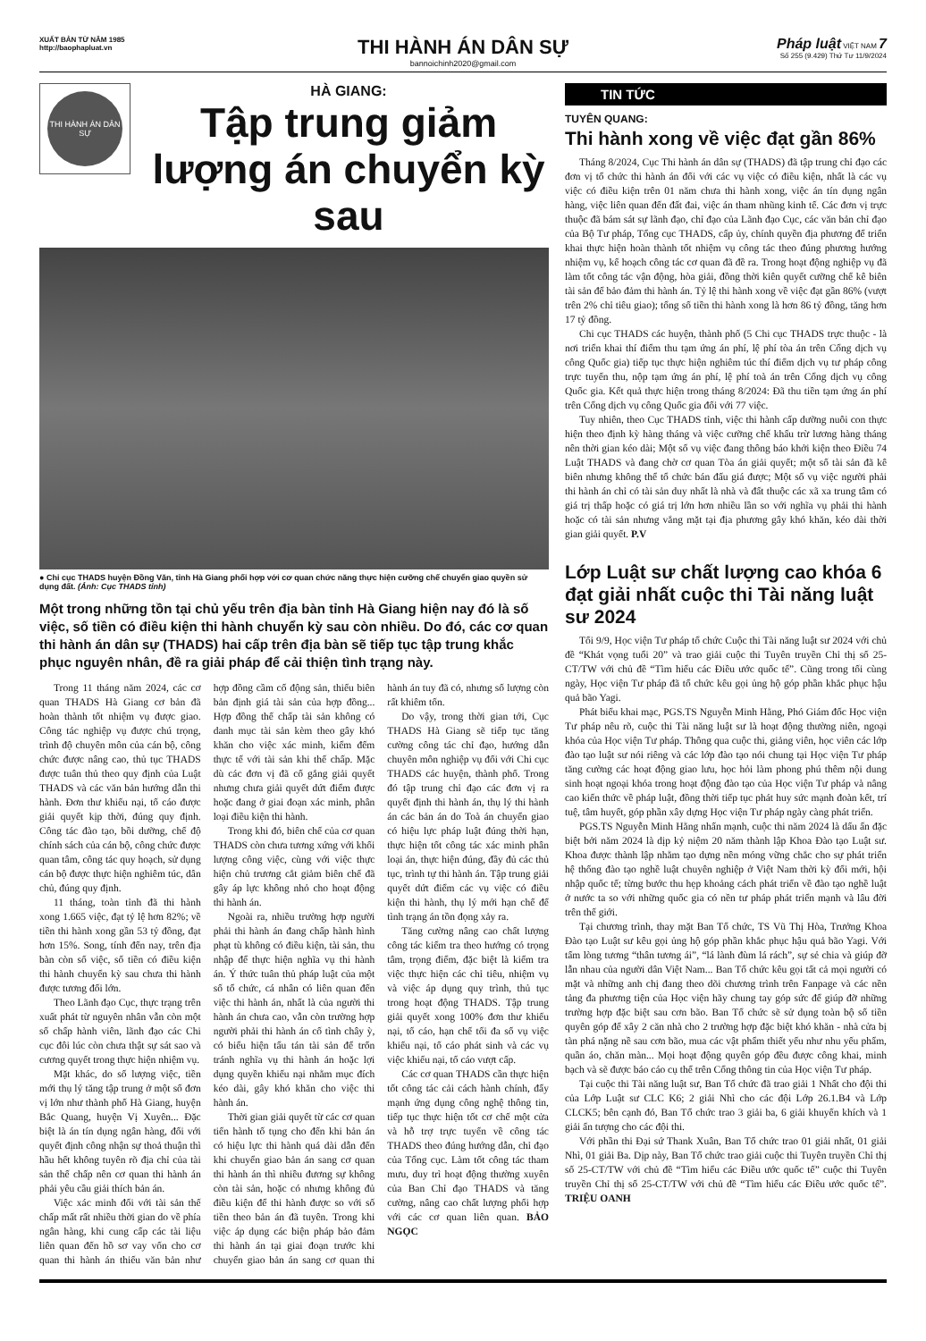XUẤT BẢN TỪ NĂM 1985
http://baophapluat.vn
THI HÀNH ÁN DÂN SỰ
bannoichinh2020@gmail.com
Pháp luật VIỆT NAM 7
Số 255 (9.429) Thứ Tư 11/9/2024
THI HÀNH ÁN DÂN SỰ
HÀ GIANG:
Tập trung giảm lượng án chuyển kỳ sau
● Chi cục THADS huyện Đồng Văn, tỉnh Hà Giang phối hợp với cơ quan chức năng thực hiện cưỡng chế chuyển giao quyền sử dụng đất. (Ảnh: Cục THADS tỉnh)
Một trong những tồn tại chủ yếu trên địa bàn tỉnh Hà Giang hiện nay đó là số việc, số tiền có điều kiện thi hành chuyển kỳ sau còn nhiều. Do đó, các cơ quan thi hành án dân sự (THADS) hai cấp trên địa bàn sẽ tiếp tục tập trung khắc phục nguyên nhân, đề ra giải pháp để cải thiện tình trạng này.
Trong 11 tháng năm 2024, các cơ quan THADS Hà Giang cơ bản đã hoàn thành tốt nhiệm vụ được giao. Công tác nghiệp vụ được chú trọng, trình độ chuyên môn của cán bộ, công chức được nâng cao, thủ tục THADS được tuân thủ theo quy định của Luật THADS và các văn bản hướng dẫn thi hành. Đơn thư khiếu nại, tố cáo được giải quyết kịp thời, đúng quy định. Công tác đào tạo, bồi dưỡng, chế độ chính sách của cán bộ, công chức được quan tâm, công tác quy hoạch, sử dụng cán bộ được thực hiện nghiêm túc, dân chủ, đúng quy định.
11 tháng, toàn tỉnh đã thi hành xong 1.665 việc, đạt tỷ lệ hơn 82%; về tiền thi hành xong gần 53 tỷ đồng, đạt hơn 15%. Song, tính đến nay, trên địa bàn còn số việc, số tiền có điều kiện thi hành chuyển kỳ sau chưa thi hành được tương đối lớn.
Theo Lãnh đạo Cục, thực trạng trên xuất phát từ nguyên nhân vẫn còn một số chấp hành viên, lãnh đạo các Chi cục đôi lúc còn chưa thật sự sát sao và cương quyết trong thực hiện nhiệm vụ.
Mặt khác, do số lượng việc, tiền mới thụ lý tăng tập trung ở một số đơn vị lớn như thành phố Hà Giang, huyện Bắc Quang, huyện Vị Xuyên... Đặc biệt là án tín dụng ngân hàng, đối với quyết định công nhận sự thoả thuận thì hầu hết không tuyên rõ địa chỉ của tài sản thế chấp nên cơ quan thi hành án phải yêu cầu giải thích bản án.
Việc xác minh đối với tài sản thế chấp mất rất nhiều thời gian do về phía ngân hàng, khi cung cấp các tài liệu liên quan đến hồ sơ vay vốn cho cơ quan thi hành án thiếu văn bản như hợp đồng cầm cố động sản, thiếu biên bản định giá tài sản của hợp đồng... Hợp đồng thế chấp tài sản không có danh mục tài sản kèm theo gây khó khăn cho việc xác minh, kiểm đếm thực tế với tài sản khi thế chấp. Mặc dù các đơn vị đã cố gắng giải quyết nhưng chưa giải quyết dứt điểm được hoặc đang ở giai đoạn xác minh, phân loại điều kiện thi hành.
Trong khi đó, biên chế của cơ quan THADS còn chưa tương xứng với khối lượng công việc, cùng với việc thực hiện chủ trương cắt giảm biên chế đã gây áp lực không nhỏ cho hoạt động thi hành án.
Ngoài ra, nhiều trường hợp người phải thi hành án đang chấp hành hình phạt tù không có điều kiện, tài sản, thu nhập để thực hiện nghĩa vụ thi hành án. Ý thức tuân thủ pháp luật của một số tổ chức, cá nhân có liên quan đến việc thi hành án, nhất là của người thi hành án chưa cao, vẫn còn trường hợp người phải thi hành án cố tình chây ỳ, có biểu hiện tẩu tán tài sản để trốn tránh nghĩa vụ thi hành án hoặc lợi dụng quyền khiếu nại nhằm mục đích kéo dài, gây khó khăn cho việc thi hành án.
Thời gian giải quyết từ các cơ quan tiến hành tố tụng cho đến khi bản án có hiệu lực thi hành quá dài dẫn đến khi chuyển giao bản án sang cơ quan thi hành án thì nhiều đương sự không còn tài sản, hoặc có nhưng không đủ điều kiện để thi hành được so với số tiền theo bản án đã tuyên. Trong khi việc áp dụng các biện pháp bảo đảm thi hành án tại giai đoạn trước khi chuyển giao bản án sang cơ quan thi hành án tuy đã có, nhưng số lượng còn rất khiêm tốn.
Do vậy, trong thời gian tới, Cục THADS Hà Giang sẽ tiếp tục tăng cường công tác chỉ đạo, hướng dẫn chuyên môn nghiệp vụ đối với Chi cục THADS các huyện, thành phố. Trong đó tập trung chỉ đạo các đơn vị ra quyết định thi hành án, thụ lý thi hành án các bản án do Toà án chuyển giao có hiệu lực pháp luật đúng thời hạn, thực hiện tốt công tác xác minh phân loại án, thực hiện đúng, đầy đủ các thủ tục, trình tự thi hành án. Tập trung giải quyết dứt điểm các vụ việc có điều kiện thi hành, thụ lý mới hạn chế để tình trạng án tồn đọng xảy ra.
Tăng cường nâng cao chất lượng công tác kiểm tra theo hướng có trọng tâm, trọng điểm, đặc biệt là kiểm tra việc thực hiện các chỉ tiêu, nhiệm vụ và việc áp dụng quy trình, thủ tục trong hoạt động THADS. Tập trung giải quyết xong 100% đơn thư khiếu nại, tố cáo, hạn chế tối đa số vụ việc khiếu nại, tố cáo phát sinh và các vụ việc khiếu nại, tố cáo vượt cấp.
Các cơ quan THADS cần thực hiện tốt công tác cải cách hành chính, đẩy mạnh ứng dụng công nghệ thông tin, tiếp tục thực hiện tốt cơ chế một cửa và hỗ trợ trực tuyến về công tác THADS theo đúng hướng dẫn, chỉ đạo của Tổng cục. Làm tốt công tác tham mưu, duy trì hoạt động thường xuyên của Ban Chỉ đạo THADS và tăng cường, nâng cao chất lượng phối hợp với các cơ quan liên quan. BẢO NGỌC
TIN TỨC
TUYÊN QUANG:
Thi hành xong về việc đạt gần 86%
Tháng 8/2024, Cục Thi hành án dân sự (THADS) đã tập trung chỉ đạo các đơn vị tổ chức thi hành án đối với các vụ việc có điều kiện, nhất là các vụ việc có điều kiện trên 01 năm chưa thi hành xong, việc án tín dụng ngân hàng, việc liên quan đến đất đai, việc án tham nhũng kinh tế. Các đơn vị trực thuộc đã bám sát sự lãnh đạo, chỉ đạo của Lãnh đạo Cục, các văn bản chỉ đạo của Bộ Tư pháp, Tổng cục THADS, cấp ủy, chính quyền địa phương để triển khai thực hiện hoàn thành tốt nhiệm vụ công tác theo đúng phương hướng nhiệm vụ, kế hoạch công tác cơ quan đã đề ra. Trong hoạt động nghiệp vụ đã làm tốt công tác vận động, hòa giải, đồng thời kiên quyết cưỡng chế kê biên tài sản để bảo đảm thi hành án. Tỷ lệ thi hành xong về việc đạt gần 86% (vượt trên 2% chỉ tiêu giao); tổng số tiền thi hành xong là hơn 86 tỷ đồng, tăng hơn 17 tỷ đồng.
Chi cục THADS các huyện, thành phố (5 Chi cục THADS trực thuộc - là nơi triển khai thí điểm thu tạm ứng án phí, lệ phí tòa án trên Cổng dịch vụ công Quốc gia) tiếp tục thực hiện nghiêm túc thí điểm dịch vụ tư pháp công trực tuyến thu, nộp tạm ứng án phí, lệ phí toà án trên Cổng dịch vụ công Quốc gia. Kết quả thực hiện trong tháng 8/2024: Đã thu tiền tạm ứng án phí trên Cổng dịch vụ công Quốc gia đối với 77 việc.
Tuy nhiên, theo Cục THADS tỉnh, việc thi hành cấp dưỡng nuôi con thực hiện theo định kỳ hàng tháng và việc cưỡng chế khấu trừ lương hàng tháng nên thời gian kéo dài; Một số vụ việc đang thông báo khởi kiện theo Điều 74 Luật THADS và đang chờ cơ quan Tòa án giải quyết; một số tài sản đã kê biên nhưng không thể tổ chức bán đấu giá được; Một số vụ việc người phải thi hành án chỉ có tài sản duy nhất là nhà và đất thuộc các xã xa trung tâm có giá trị thấp hoặc có giá trị lớn hơn nhiều lần so với nghĩa vụ phải thi hành hoặc có tài sản nhưng vắng mặt tại địa phương gây khó khăn, kéo dài thời gian giải quyết. P.V
Lớp Luật sư chất lượng cao khóa 6 đạt giải nhất cuộc thi Tài năng luật sư 2024
Tối 9/9, Học viện Tư pháp tổ chức Cuộc thi Tài năng luật sư 2024 với chủ đề “Khát vọng tuổi 20” và trao giải cuộc thi Tuyên truyền Chỉ thị số 25-CT/TW với chủ đề “Tìm hiểu các Điều ước quốc tế”. Cũng trong tối cùng ngày, Học viện Tư pháp đã tổ chức kêu gọi ủng hộ góp phần khắc phục hậu quả bão Yagi.
Phát biểu khai mạc, PGS.TS Nguyễn Minh Hằng, Phó Giám đốc Học viện Tư pháp nêu rõ, cuộc thi Tài năng luật sư là hoạt động thường niên, ngoại khóa của Học viện Tư pháp. Thông qua cuộc thi, giảng viên, học viên các lớp đào tạo luật sư nói riêng và các lớp đào tạo nói chung tại Học viện Tư pháp tăng cường các hoạt động giao lưu, học hỏi làm phong phú thêm nội dung sinh hoạt ngoại khóa trong hoạt động đào tạo của Học viện Tư pháp và nâng cao kiến thức về pháp luật, đồng thời tiếp tục phát huy sức mạnh đoàn kết, trí tuệ, tâm huyết, góp phần xây dựng Học viện Tư pháp ngày càng phát triển.
PGS.TS Nguyễn Minh Hằng nhấn mạnh, cuộc thi năm 2024 là dấu ấn đặc biệt bởi năm 2024 là dịp kỷ niệm 20 năm thành lập Khoa Đào tạo Luật sư. Khoa được thành lập nhằm tạo dựng nền móng vững chắc cho sự phát triển hệ thống đào tạo nghề luật chuyên nghiệp ở Việt Nam thời kỳ đổi mới, hội nhập quốc tế; từng bước thu hẹp khoảng cách phát triển về đào tạo nghề luật ở nước ta so với những quốc gia có nền tư pháp phát triển mạnh và lâu đời trên thế giới.
Tại chương trình, thay mặt Ban Tổ chức, TS Vũ Thị Hòa, Trưởng Khoa Đào tạo Luật sư kêu gọi ủng hộ góp phần khắc phục hậu quả bão Yagi. Với tấm lòng tương “thân tương ái”, “lá lành đùm lá rách”, sự sẻ chia và giúp đỡ lẫn nhau của người dân Việt Nam... Ban Tổ chức kêu gọi tất cả mọi người có mặt và những anh chị đang theo dõi chương trình trên Fanpage và các nền tảng đa phương tiện của Học viện hãy chung tay góp sức để giúp đỡ những trường hợp đặc biệt sau cơn bão. Ban Tổ chức sẽ sử dụng toàn bộ số tiền quyên góp để xây 2 căn nhà cho 2 trường hợp đặc biệt khó khăn - nhà cửa bị tàn phá nặng nề sau cơn bão, mua các vật phẩm thiết yếu như nhu yếu phẩm, quần áo, chăn màn... Mọi hoạt động quyên góp đều được công khai, minh bạch và sẽ được báo cáo cụ thể trên Cổng thông tin của Học viện Tư pháp.
Tại cuộc thi Tài năng luật sư, Ban Tổ chức đã trao giải 1 Nhất cho đội thi của Lớp Luật sư CLC K6; 2 giải Nhì cho các đội Lớp 26.1.B4 và Lớp CLCK5; bên cạnh đó, Ban Tổ chức trao 3 giải ba, 6 giải khuyến khích và 1 giải ấn tượng cho các đội thi.
Với phần thi Đại sứ Thank Xuân, Ban Tổ chức trao 01 giải nhất, 01 giải Nhì, 01 giải Ba. Dịp này, Ban Tổ chức trao giải cuộc thi Tuyên truyền Chỉ thị số 25-CT/TW với chủ đề “Tìm hiểu các Điều ước quốc tế” cuộc thi Tuyên truyền Chỉ thị số 25-CT/TW với chủ đề “Tìm hiểu các Điều ước quốc tế”. TRIỆU OANH